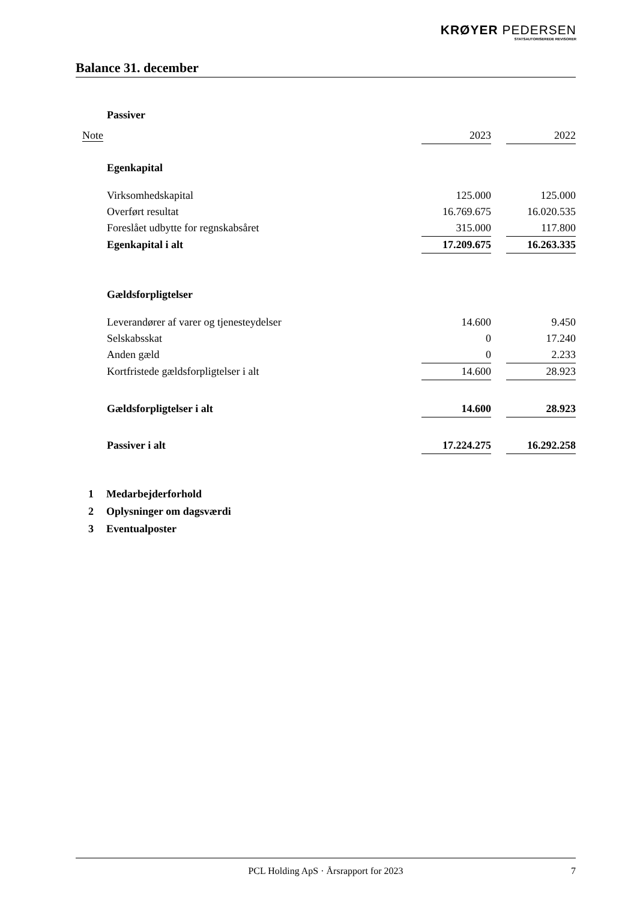KRØYER PEDERSEN
STATSAUTORISEREDE REVISORER
Balance 31. december
| | Passiver | | | |
| Note | | 2023 | | 2022 |
| | Egenkapital | | | |
| | Virksomhedskapital | 125.000 | | 125.000 |
| | Overført resultat | 16.769.675 | | 16.020.535 |
| | Foreslået udbytte for regnskabsåret | 315.000 | | 117.800 |
| | Egenkapital i alt | 17.209.675 | | 16.263.335 |
| | Gældsforpligtelser | | | |
| | Leverandører af varer og tjenesteydelser | 14.600 | | 9.450 |
| | Selskabsskat | 0 | | 17.240 |
| | Anden gæld | 0 | | 2.233 |
| | Kortfristede gældsforpligtelser i alt | 14.600 | | 28.923 |
| | Gældsforpligtelser i alt | 14.600 | | 28.923 |
| | Passiver i alt | 17.224.275 | | 16.292.258 |
1 Medarbejderforhold
2 Oplysninger om dagsværdi
3 Eventualposter
PCL Holding ApS · Årsrapport for 2023 7